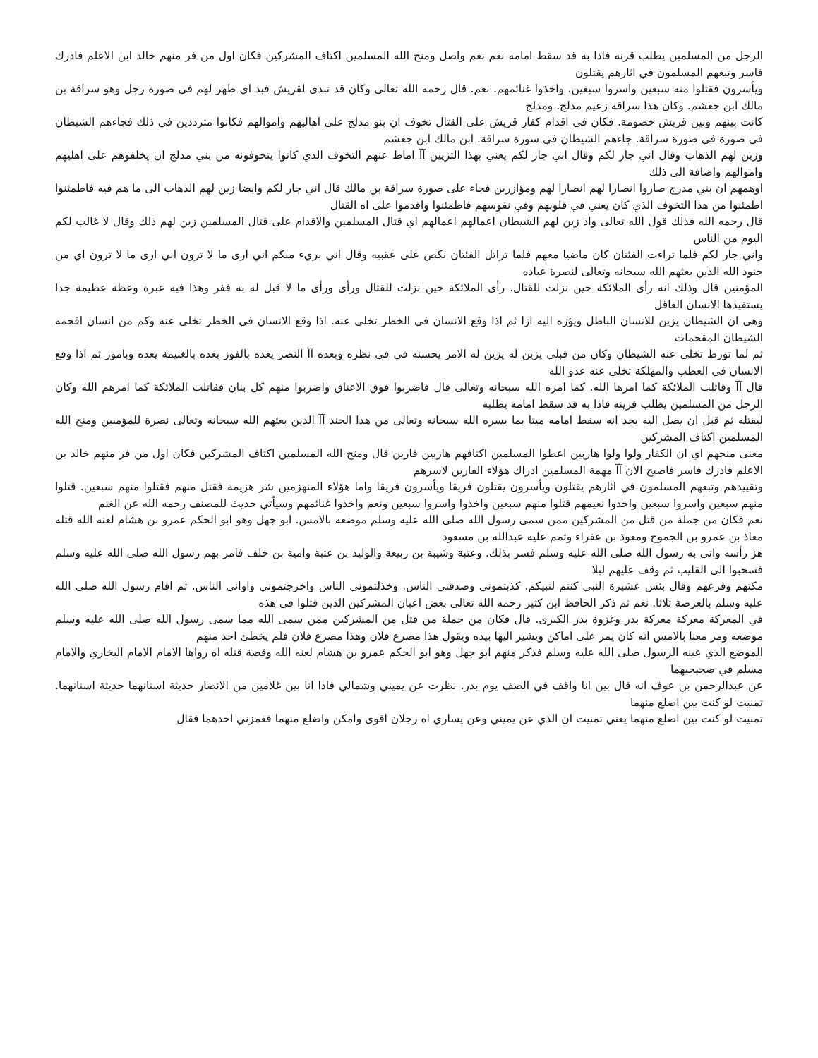الرجل من المسلمين يطلب قرنه فاذا به قد سقط امامه نعم نعم واصل ومنح الله المسلمين اكتاف المشركين فكان اول من فر منهم خالد ابن الاعلم فادرك فاسر وتبعهم المسلمون في اثارهم يقتلون
ويأسرون فقتلوا منه سبعين واسروا سبعين. واخذوا غنائمهم. نعم. قال رحمه الله تعالى وكان قد تبدى لقريش فبد اي ظهر لهم في صورة رجل وهو سراقة بن مالك ابن جعشم. وكان هذا سراقة زعيم مدلج. ومدلج
كانت بينهم وبين قريش خصومة. فكان في اقدام كفار قريش على القتال تخوف ان بنو مدلج على اهاليهم واموالهم فكانوا مترددين في ذلك فجاءهم الشيطان في صورة في صورة سراقة. جاءهم الشيطان في سورة سراقة. ابن مالك ابن جعشم
وزين لهم الذهاب وقال اني جار لكم وقال اني جار لكم يعني بهذا التزيين آآ اماط عنهم التخوف الذي كانوا يتخوفونه من بني مدلج ان يخلفوهم على اهليهم واموالهم واضافة الى ذلك
اوهمهم ان بني مدرج صاروا انصارا لهم انصارا لهم ومؤازرين فجاء على صورة سراقة بن مالك قال اني جار لكم وايضا زين لهم الذهاب الى ما هم فيه فاطمئنوا اطمئنوا من هذا التخوف الذي كان يعني في قلوبهم وفي نفوسهم فاطمئنوا واقدموا على اه القتال
قال رحمه الله فذلك قول الله تعالى واذ زين لهم الشيطان اعمالهم اعمالهم اي قتال المسلمين والاقدام على قتال المسلمين زين لهم ذلك وقال لا غالب لكم اليوم من الناس
واني جار لكم فلما تراءت الفئتان كان ماضيا معهم فلما تراتل الفئتان نكص على عقبيه وقال اني بريء منكم اني ارى ما لا ترون اني ارى ما لا ترون اي من جنود الله الذين بعثهم الله سبحانه وتعالى لنصرة عباده
المؤمنين قال وذلك انه رأى الملائكة حين نزلت للقتال. رأى الملائكة حين نزلت للقتال ورأى ورأى ما لا قبل له به ففر وهذا فيه عبرة وعظة عظيمة جدا يستفيدها الانسان العاقل
وهي ان الشيطان يزين للانسان الباطل ويؤزه اليه ازا ثم اذا وقع الانسان في الخطر تخلى عنه. اذا وقع الانسان في الخطر تخلى عنه وكم من انسان اقحمه الشيطان المقحمات
ثم لما تورط تخلى عنه الشيطان وكان من قبلي يزين له يزين له الامر يحسنه في في نظره ويعده آآ النصر يعده بالفوز يعده بالغنيمة يعده وبامور ثم اذا وقع الانسان في العطب والمهلكة تخلى عنه عدو الله
قال آآ وقاتلت الملائكة كما امرها الله. كما امره الله سبحانه وتعالى قال فاضربوا فوق الاعناق واضربوا منهم كل بنان فقاتلت الملائكة كما امرهم الله وكان الرجل من المسلمين يطلب قرينه فاذا به قد سقط امامه يطلبه
ليقتله ثم قبل ان يصل اليه يجد انه سقط امامه ميتا بما يسره الله سبحانه وتعالى من هذا الجند آآ الذين بعثهم الله سبحانه وتعالى نصرة للمؤمنين ومنح الله المسلمين اكتاف المشركين
معنى منحهم اي ان الكفار ولوا ولوا هاربين اعطوا المسلمين اكتافهم هاربين فارين قال ومنح الله المسلمين اكتاف المشركين فكان اول من فر منهم خالد بن الاعلم فادرك فاسر فاصبح الان آآ مهمة المسلمين ادراك هؤلاء الفارين لاسرهم
وتقييدهم وتبعهم المسلمون في اثارهم يقتلون ويأسرون يقتلون فريقا ويأسرون فريقا واما هؤلاء المنهزمين شر هزيمة فقتل منهم فقتلوا منهم سبعين. قتلوا منهم سبعين واسروا سبعين واخذوا نعيمهم قتلوا منهم سبعين واخذوا واسروا سبعين ونعم واخذوا غنائمهم وسيأتي حديث للمصنف رحمه الله عن الغنم
نعم فكان من جملة من قتل من المشركين ممن سمى رسول الله صلى الله عليه وسلم موضعه بالامس. ابو جهل وهو ابو الحكم عمرو بن هشام لعنه الله قتله معاذ بن عمرو بن الجموح ومعوذ بن عفراء وتمم عليه عبدالله بن مسعود
هز رأسه واتى به رسول الله صلى الله عليه وسلم فسر بذلك. وعتبة وشيبة بن ربيعة والوليد بن عتبة وامية بن خلف فامر بهم رسول الله صلى الله عليه وسلم فسحبوا الى القليب ثم وقف عليهم ليلا
مكتهم وقرعهم وقال بئس عشيرة النبي كنتم لنبيكم. كذبتموني وصدقني الناس. وخذلتموني الناس واخرجتموني واواني الناس. ثم اقام رسول الله صلى الله عليه وسلم بالعرصة ثلاثا. نعم ثم ذكر الحافظ ابن كثير رحمه الله تعالى بعض اعيان المشركين الذين قتلوا في هذه
في المعركة معركة معركة بدر وغزوة بدر الكبرى. قال فكان من جملة من قتل من المشركين ممن سمى الله مما سمى رسول الله صلى الله عليه وسلم موضعه ومر معنا بالامس انه كان يمر على اماكن ويشير اليها بيده ويقول هذا مصرع فلان وهذا مصرع فلان فلم يخطئ احد منهم
الموضع الذي عينه الرسول صلى الله عليه وسلم فذكر منهم ابو جهل وهو ابو الحكم عمرو بن هشام لعنه الله وقصة قتله اه رواها الامام الامام البخاري والامام مسلم في صحيحيهما
عن عبدالرحمن بن عوف انه قال بين انا واقف في الصف يوم بدر. نظرت عن يميني وشمالي فاذا انا بين غلامين من الانصار حديثة اسنانهما حديثة اسنانهما. تمنيت لو كنت بين اضلع منهما
تمنيت لو كنت بين اضلع منهما يعني تمنيت ان الذي عن يميني وعن يساري اه رجلان اقوى وامكن واضلع منهما فغمزني احدهما فقال